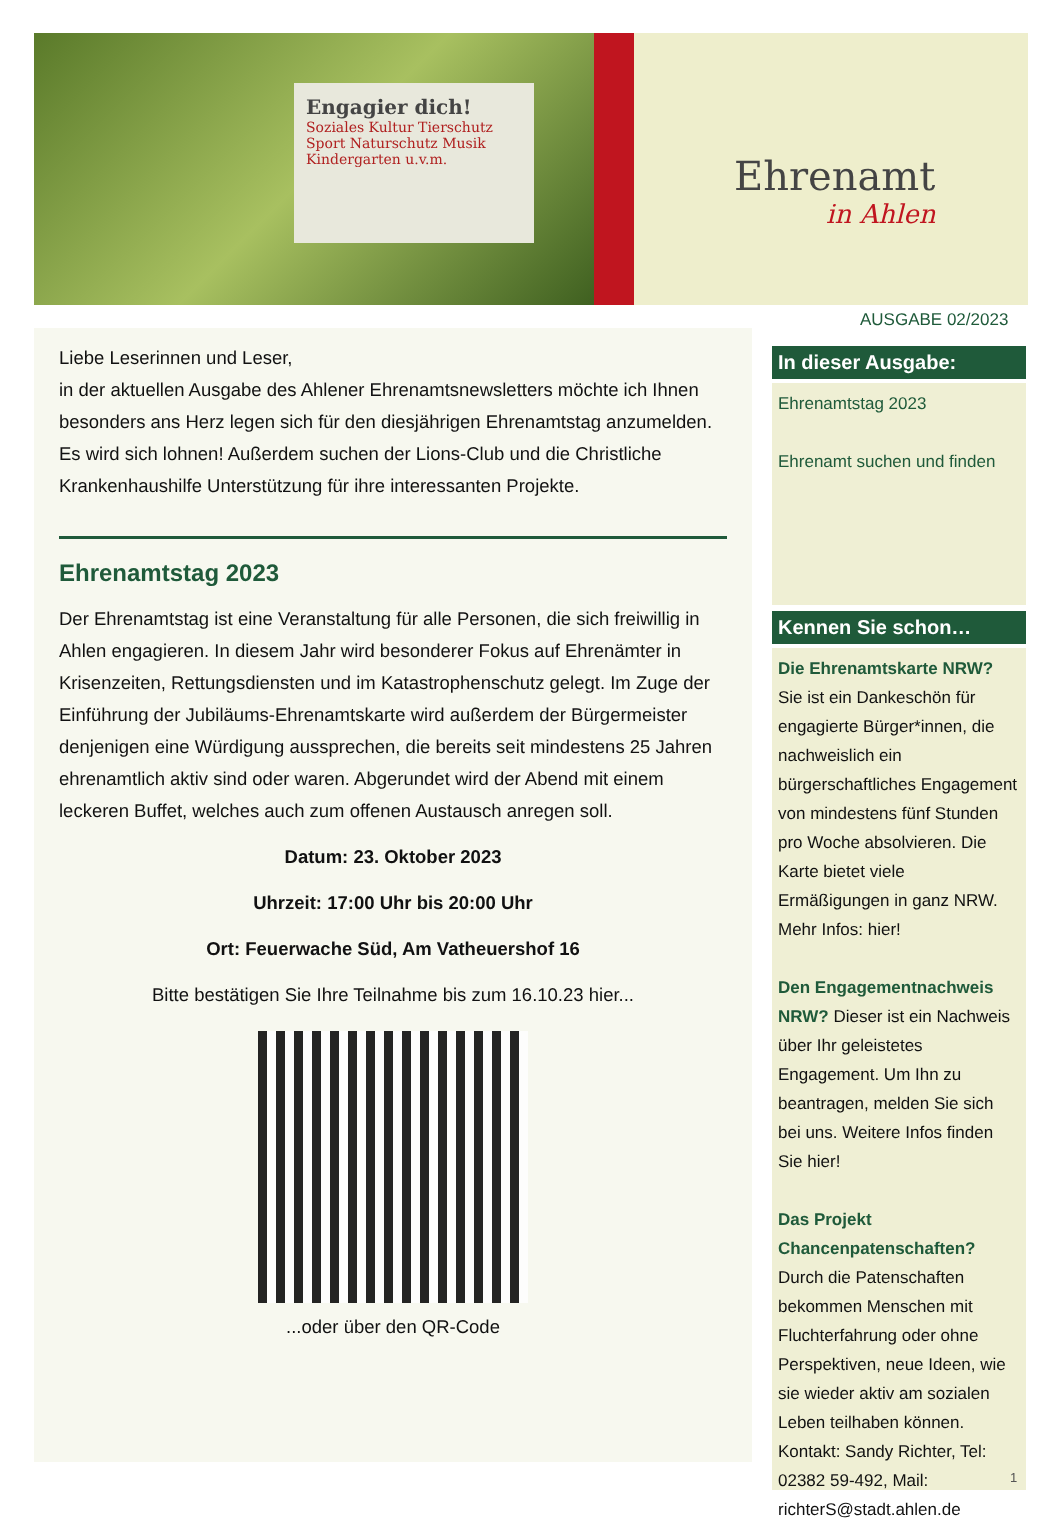Engagier dich!
Soziales Kultur Tierschutz Sport Naturschutz Musik Kindergarten u.v.m.
Ehrenamt
in Ahlen
AUSGABE 02/2023
Liebe Leserinnen und Leser,
in der aktuellen Ausgabe des Ahlener Ehrenamtsnewsletters möchte ich Ihnen besonders ans Herz legen sich für den diesjährigen Ehrenamtstag anzumelden. Es wird sich lohnen! Außerdem suchen der Lions-Club und die Christliche Krankenhaushilfe Unterstützung für ihre interessanten Projekte.
Ehrenamtstag 2023
Der Ehrenamtstag ist eine Veranstaltung für alle Personen, die sich freiwillig in Ahlen engagieren. In diesem Jahr wird besonderer Fokus auf Ehrenämter in Krisenzeiten, Rettungsdiensten und im Katastrophenschutz gelegt. Im Zuge der Einführung der Jubiläums-Ehrenamtskarte wird außerdem der Bürgermeister denjenigen eine Würdigung aussprechen, die bereits seit mindestens 25 Jahren ehrenamtlich aktiv sind oder waren. Abgerundet wird der Abend mit einem leckeren Buffet, welches auch zum offenen Austausch anregen soll.
Datum: 23. Oktober 2023
Uhrzeit: 17:00 Uhr bis 20:00 Uhr
Ort: Feuerwache Süd, Am Vatheuershof 16
Bitte bestätigen Sie Ihre Teilnahme bis zum 16.10.23 hier...
...oder über den QR-Code
In dieser Ausgabe:
Ehrenamtstag 2023
Ehrenamt suchen und finden
Kennen Sie schon…
Die Ehrenamtskarte NRW? Sie ist ein Dankeschön für engagierte Bürger*innen, die nachweislich ein bürgerschaftliches Engagement von mindestens fünf Stunden pro Woche absolvieren. Die Karte bietet viele Ermäßigungen in ganz NRW. Mehr Infos: hier!
Den Engagementnachweis NRW? Dieser ist ein Nachweis über Ihr geleistetes Engagement. Um Ihn zu beantragen, melden Sie sich bei uns. Weitere Infos finden Sie hier!
Das Projekt Chancenpatenschaften? Durch die Patenschaften bekommen Menschen mit Fluchterfahrung oder ohne Perspektiven, neue Ideen, wie sie wieder aktiv am sozialen Leben teilhaben können. Kontakt: Sandy Richter, Tel: 02382 59-492, Mail: richterS@stadt.ahlen.de
1